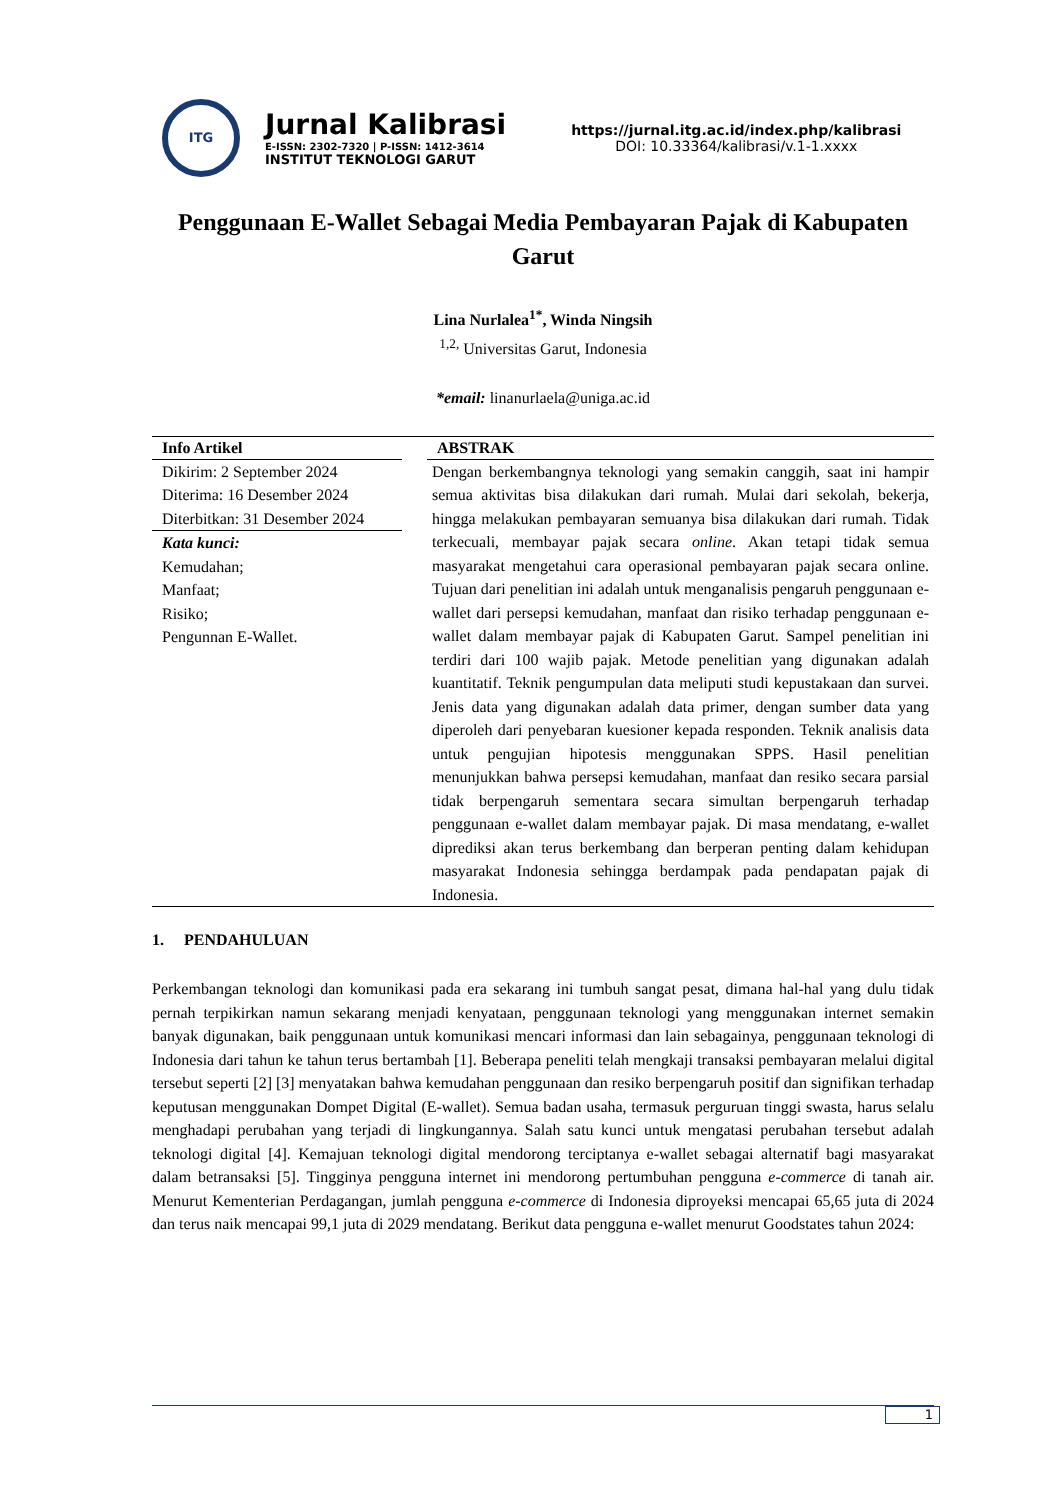ITG
Jurnal Kalibrasi
E-ISSN: 2302-7320 | P-ISSN: 1412-3614
INSTITUT TEKNOLOGI GARUT
https://jurnal.itg.ac.id/index.php/kalibrasi
DOI: 10.33364/kalibrasi/v.1-1.xxxx
Penggunaan E-Wallet Sebagai Media Pembayaran Pajak di Kabupaten Garut
Lina Nurlalea<sup>1*</sup>, Winda Ningsih
<sup>1,2,</sup> Universitas Garut, Indonesia
*email: linanurlaela@uniga.ac.id
Info Artikel
Dikirim: 2 September 2024
Diterima: 16 Desember 2024
Diterbitkan: 31 Desember 2024
Kata kunci:
Kemudahan;
Manfaat;
Risiko;
Pengunnan E-Wallet.
ABSTRAK
Dengan berkembangnya teknologi yang semakin canggih, saat ini hampir semua aktivitas bisa dilakukan dari rumah. Mulai dari sekolah, bekerja, hingga melakukan pembayaran semuanya bisa dilakukan dari rumah. Tidak terkecuali, membayar pajak secara online. Akan tetapi tidak semua masyarakat mengetahui cara operasional pembayaran pajak secara online. Tujuan dari penelitian ini adalah untuk menganalisis pengaruh penggunaan e-wallet dari persepsi kemudahan, manfaat dan risiko terhadap penggunaan e-wallet dalam membayar pajak di Kabupaten Garut. Sampel penelitian ini terdiri dari 100 wajib pajak. Metode penelitian yang digunakan adalah kuantitatif. Teknik pengumpulan data meliputi studi kepustakaan dan survei. Jenis data yang digunakan adalah data primer, dengan sumber data yang diperoleh dari penyebaran kuesioner kepada responden. Teknik analisis data untuk pengujian hipotesis menggunakan SPPS. Hasil penelitian menunjukkan bahwa persepsi kemudahan, manfaat dan resiko secara parsial tidak berpengaruh sementara secara simultan berpengaruh terhadap penggunaan e-wallet dalam membayar pajak. Di masa mendatang, e-wallet diprediksi akan terus berkembang dan berperan penting dalam kehidupan masyarakat Indonesia sehingga berdampak pada pendapatan pajak di Indonesia.
1. PENDAHULUAN
Perkembangan teknologi dan komunikasi pada era sekarang ini tumbuh sangat pesat, dimana hal-hal yang dulu tidak pernah terpikirkan namun sekarang menjadi kenyataan, penggunaan teknologi yang menggunakan internet semakin banyak digunakan, baik penggunaan untuk komunikasi mencari informasi dan lain sebagainya, penggunaan teknologi di Indonesia dari tahun ke tahun terus bertambah [1]. Beberapa peneliti telah mengkaji transaksi pembayaran melalui digital tersebut seperti [2] [3] menyatakan bahwa kemudahan penggunaan dan resiko berpengaruh positif dan signifikan terhadap keputusan menggunakan Dompet Digital (E-wallet). Semua badan usaha, termasuk perguruan tinggi swasta, harus selalu menghadapi perubahan yang terjadi di lingkungannya. Salah satu kunci untuk mengatasi perubahan tersebut adalah teknologi digital [4]. Kemajuan teknologi digital mendorong terciptanya e-wallet sebagai alternatif bagi masyarakat dalam betransaksi [5]. Tingginya pengguna internet ini mendorong pertumbuhan pengguna e-commerce di tanah air. Menurut Kementerian Perdagangan, jumlah pengguna e-commerce di Indonesia diproyeksi mencapai 65,65 juta di 2024 dan terus naik mencapai 99,1 juta di 2029 mendatang. Berikut data pengguna e-wallet menurut Goodstates tahun 2024:
1